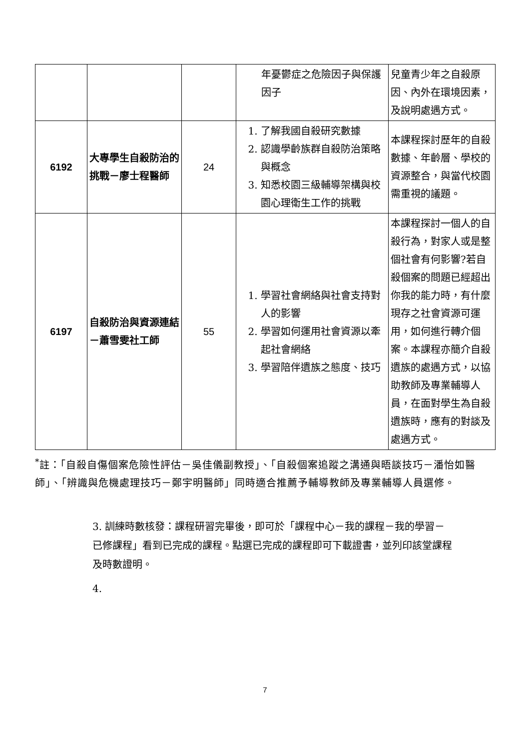| | | | 年憂鬱症之危險因子與保護因子 | 兒童青少年之自殺原因、內外在環境因素，及說明處遇方式。 |
| 6192 | 大專學生自殺防治的挑戰－廖士程醫師 | 24 | 1. 了解我國自殺研究數據 2. 認識學齡族群自殺防治策略與概念 3. 知悉校園三級輔導架構與校園心理衛生工作的挑戰 | 本課程探討歷年的自殺數據、年齡層、學校的資源整合，與當代校園需重視的議題。 |
| 6197 | 自殺防治與資源連結－蕭雪雯社工師 | 55 | 1. 學習社會網絡與社會支持對人的影響 2. 學習如何運用社會資源以牽起社會網絡 3. 學習陪伴遺族之態度、技巧 | 本課程探討一個人的自殺行為，對家人或是整個社會有何影響?若自殺個案的問題已經超出你我的能力時，有什麼現存之社會資源可運用，如何進行轉介個案。本課程亦簡介自殺遺族的處遇方式，以協助教師及專業輔導人員，在面對學生為自殺遺族時，應有的對談及處遇方式。 |
<sup>*</sup> 註：「自殺自傷個案危險性評估－吳佳儀副教授」、「自殺個案追蹤之溝通與晤談技巧－潘怡如醫師」、「辨識與危機處理技巧－鄭宇明醫師」同時適合推薦予輔導教師及專業輔導人員選修。
3. 訓練時數核發：課程研習完畢後，即可於「課程中心－我的課程－我的學習－已修課程」看到已完成的課程。點選已完成的課程即可下載證書，並列印該堂課程及時數證明。
4.
7